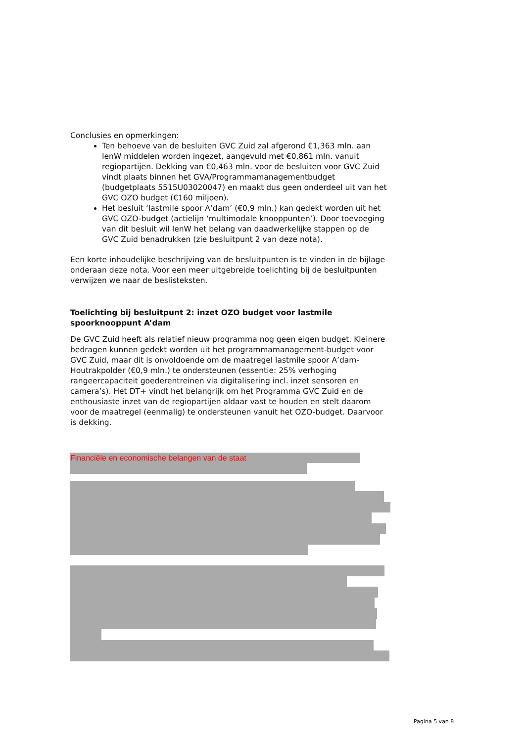Conclusies en opmerkingen:
Ten behoeve van de besluiten GVC Zuid zal afgerond €1,363 mln. aan IenW middelen worden ingezet, aangevuld met €0,861 mln. vanuit regiopartijen. Dekking van €0,463 mln. voor de besluiten voor GVC Zuid vindt plaats binnen het GVA/Programmamanagementbudget (budgetplaats 5515U03020047) en maakt dus geen onderdeel uit van het GVC OZO budget (€160 miljoen).
Het besluit ‘lastmile spoor A’dam’ (€0,9 mln.) kan gedekt worden uit het GVC OZO-budget (actielijn ‘multimodale knooppunten’). Door toevoeging van dit besluit wil IenW het belang van daadwerkelijke stappen op de GVC Zuid benadrukken (zie besluitpunt 2 van deze nota).
Een korte inhoudelijke beschrijving van de besluitpunten is te vinden in de bijlage onderaan deze nota. Voor een meer uitgebreide toelichting bij de besluitpunten verwijzen we naar de beslisteksten.
Toelichting bij besluitpunt 2: inzet OZO budget voor lastmile spoorknooppunt A’dam
De GVC Zuid heeft als relatief nieuw programma nog geen eigen budget. Kleinere bedragen kunnen gedekt worden uit het programmamanagement-budget voor GVC Zuid, maar dit is onvoldoende om de maatregel lastmile spoor A’dam-Houtrakpolder (€0,9 mln.) te ondersteunen (essentie: 25% verhoging rangeercapaciteit goederentreinen via digitalisering incl. inzet sensoren en camera’s). Het DT+ vindt het belangrijk om het Programma GVC Zuid en de enthousiaste inzet van de regiopartijen aldaar vast te houden en stelt daarom voor de maatregel (eenmalig) te ondersteunen vanuit het OZO-budget. Daarvoor is dekking.
Financiële en economische belangen van de staat
Pagina 5 van 8